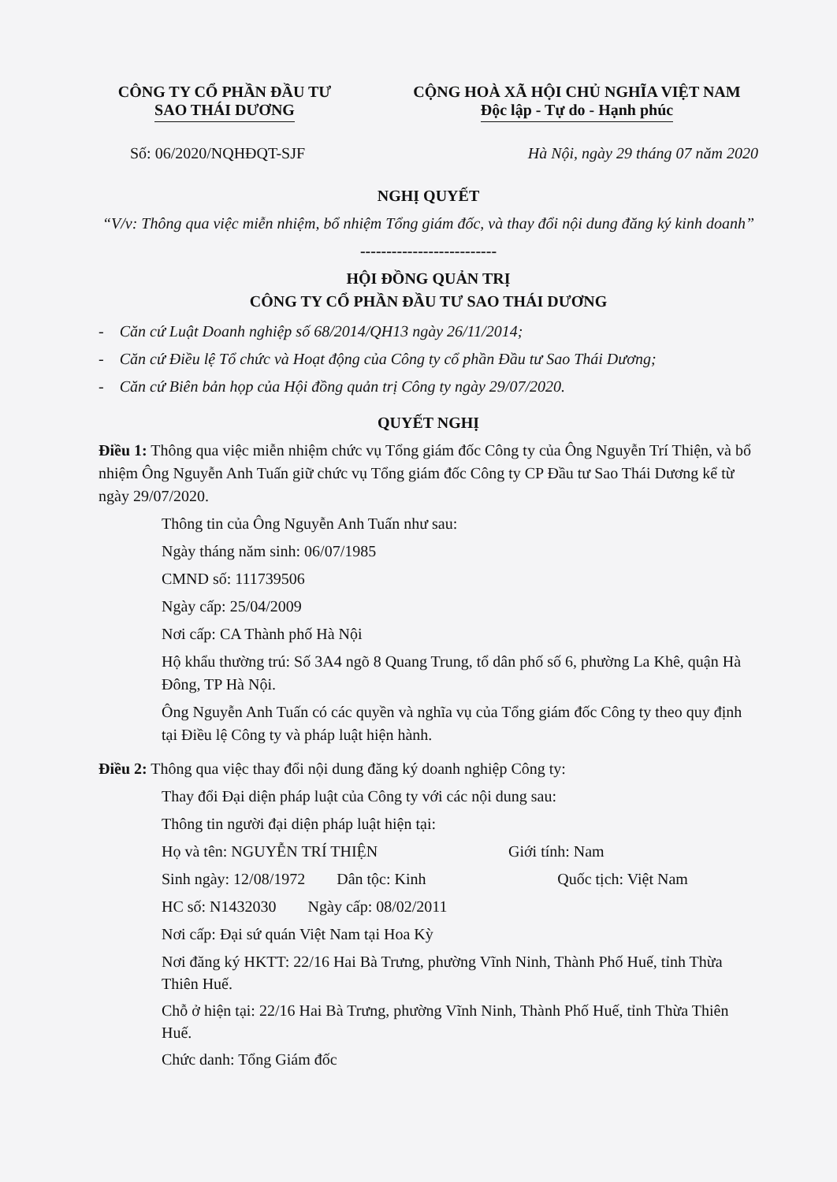CÔNG TY CỔ PHẦN ĐẦU TƯ
SAO THÁI DƯƠNG
CỘNG HOÀ XÃ HỘI CHỦ NGHĨA VIỆT NAM
Độc lập - Tự do - Hạnh phúc
Số: 06/2020/NQHĐQT-SJF Hà Nội, ngày 29 tháng 07 năm 2020
NGHỊ QUYẾT
“V/v: Thông qua việc miễn nhiệm, bổ nhiệm Tổng giám đốc, và thay đổi nội dung đăng ký kinh doanh”
--------------------------
HỘI ĐỒNG QUẢN TRỊ
CÔNG TY CỔ PHẦN ĐẦU TƯ SAO THÁI DƯƠNG
- Căn cứ Luật Doanh nghiệp số 68/2014/QH13 ngày 26/11/2014;
- Căn cứ Điều lệ Tổ chức và Hoạt động của Công ty cổ phần Đầu tư Sao Thái Dương;
- Căn cứ Biên bản họp của Hội đồng quản trị Công ty ngày 29/07/2020.
QUYẾT NGHỊ
Điều 1: Thông qua việc miễn nhiệm chức vụ Tổng giám đốc Công ty của Ông Nguyễn Trí Thiện, và bổ nhiệm Ông Nguyễn Anh Tuấn giữ chức vụ Tổng giám đốc Công ty CP Đầu tư Sao Thái Dương kể từ ngày 29/07/2020.
Thông tin của Ông Nguyễn Anh Tuấn như sau:
Ngày tháng năm sinh: 06/07/1985
CMND số: 111739506
Ngày cấp: 25/04/2009
Nơi cấp: CA Thành phố Hà Nội
Hộ khẩu thường trú: Số 3A4 ngõ 8 Quang Trung, tổ dân phố số 6, phường La Khê, quận Hà Đông, TP Hà Nội.
Ông Nguyễn Anh Tuấn có các quyền và nghĩa vụ của Tổng giám đốc Công ty theo quy định tại Điều lệ Công ty và pháp luật hiện hành.
Điều 2: Thông qua việc thay đổi nội dung đăng ký doanh nghiệp Công ty:
Thay đổi Đại diện pháp luật của Công ty với các nội dung sau:
Thông tin người đại diện pháp luật hiện tại:
Họ và tên: NGUYỄN TRÍ THIỆN Giới tính: Nam
Sinh ngày: 12/08/1972 Dân tộc: Kinh Quốc tịch: Việt Nam
HC số: N1432030 Ngày cấp: 08/02/2011
Nơi cấp: Đại sứ quán Việt Nam tại Hoa Kỳ
Nơi đăng ký HKTT: 22/16 Hai Bà Trưng, phường Vĩnh Ninh, Thành Phố Huế, tỉnh Thừa Thiên Huế.
Chỗ ở hiện tại: 22/16 Hai Bà Trưng, phường Vĩnh Ninh, Thành Phố Huế, tỉnh Thừa Thiên Huế.
Chức danh: Tổng Giám đốc